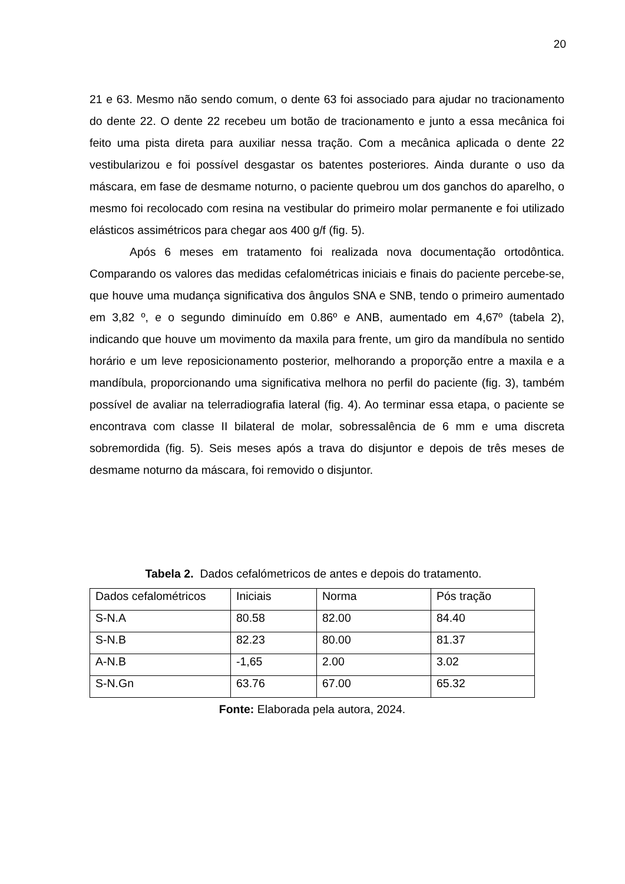20
21 e 63. Mesmo não sendo comum, o dente 63 foi associado para ajudar no tracionamento do dente 22. O dente 22 recebeu um botão de tracionamento e junto a essa mecânica foi feito uma pista direta para auxiliar nessa tração. Com a mecânica aplicada o dente 22 vestibularizou e foi possível desgastar os batentes posteriores. Ainda durante o uso da máscara, em fase de desmame noturno, o paciente quebrou um dos ganchos do aparelho, o mesmo foi recolocado com resina na vestibular do primeiro molar permanente e foi utilizado elásticos assimétricos para chegar aos 400 g/f (fig. 5).
Após 6 meses em tratamento foi realizada nova documentação ortodôntica. Comparando os valores das medidas cefalométricas iniciais e finais do paciente percebe-se, que houve uma mudança significativa dos ângulos SNA e SNB, tendo o primeiro aumentado em 3,82 º, e o segundo diminuído em 0.86º e ANB, aumentado em 4,67º (tabela 2), indicando que houve um movimento da maxila para frente, um giro da mandíbula no sentido horário e um leve reposicionamento posterior, melhorando a proporção entre a maxila e a mandíbula, proporcionando uma significativa melhora no perfil do paciente (fig. 3), também possível de avaliar na telerradiografia lateral (fig. 4). Ao terminar essa etapa, o paciente se encontrava com classe II bilateral de molar, sobressalência de 6 mm e uma discreta sobremordida (fig. 5). Seis meses após a trava do disjuntor e depois de três meses de desmame noturno da máscara, foi removido o disjuntor.
Tabela 2. Dados cefalómetricos de antes e depois do tratamento.
| Dados cefalométricos | Iniciais | Norma | Pós tração |
| --- | --- | --- | --- |
| S-N.A | 80.58 | 82.00 | 84.40 |
| S-N.B | 82.23 | 80.00 | 81.37 |
| A-N.B | -1,65 | 2.00 | 3.02 |
| S-N.Gn | 63.76 | 67.00 | 65.32 |
Fonte: Elaborada pela autora, 2024.